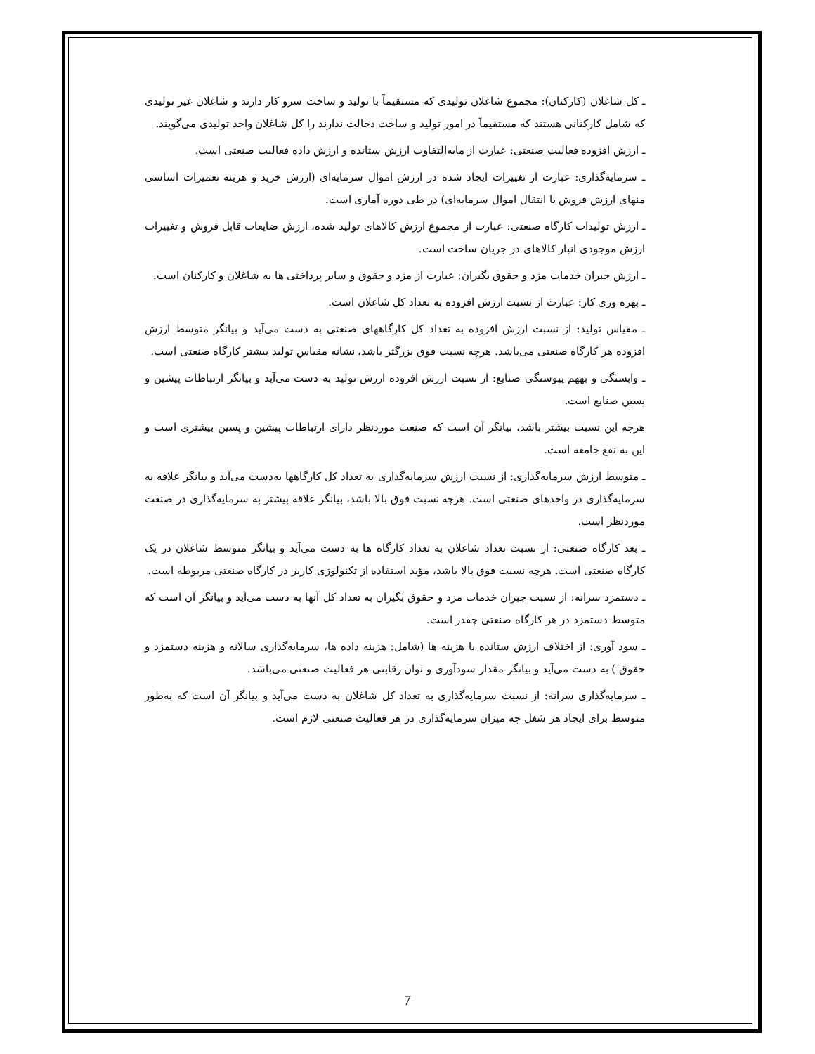ـ کل شاغلان (کارکنان): مجموع شاغلان تولیدی که مستقیماً با تولید و ساخت سرو کار دارند و شاغلان غیر تولیدی که شامل کارکنانی هستند که مستقیماً در امور تولید و ساخت دخالت ندارند را کل شاغلان واحد تولیدی می‌گویند.
ـ ارزش افزوده فعالیت صنعتی: عبارت از مابه‌التفاوت ارزش ستانده و ارزش داده فعالیت صنعتی است.
ـ سرمایه‌گذاری: عبارت از تغییرات ایجاد شده در ارزش اموال سرمایه‌ای (ارزش خرید و هزینه تعمیرات اساسی منهای ارزش فروش یا انتقال اموال سرمایه‌ای) در طی دوره آماری است.
ـ ارزش تولیدات کارگاه صنعتی: عبارت از مجموع ارزش کالاهای تولید شده، ارزش ضایعات قابل فروش و تغییرات ارزش موجودی انبار کالاهای در جریان ساخت است.
ـ ارزش جبران خدمات مزد و حقوق بگیران: عبارت از مزد و حقوق و سایر پرداختی ها به شاغلان و کارکنان است.
ـ بهره وری کار: عبارت از نسبت ارزش افزوده به تعداد کل شاغلان است.
ـ مقیاس تولید: از نسبت ارزش افزوده به تعداد کل کارگاههای صنعتی به دست می‌آید و بیانگر متوسط ارزش افزوده هر کارگاه صنعتی می‌باشد. هرچه نسبت فوق بزرگتر باشد، نشانه مقیاس تولید بیشتر کارگاه صنعتی است.
ـ وابستگی و بههم پیوستگی صنایع: از نسبت ارزش افزوده ارزش تولید به دست می‌آید و بیانگر ارتباطات پیشین و پسین صنایع است.
هرچه این نسبت بیشتر باشد، بیانگر آن است که صنعت موردنظر دارای ارتباطات پیشین و پسین بیشتری است و این به نفع جامعه است.
ـ متوسط ارزش سرمایه‌گذاری: از نسبت ارزش سرمایه‌گذاری به تعداد کل کارگاهها به‌دست می‌آید و بیانگر علاقه به سرمایه‌گذاری در واحدهای صنعتی است. هرچه نسبت فوق بالا باشد، بیانگر علاقه بیشتر به سرمایه‌گذاری در صنعت موردنظر است.
ـ بعد کارگاه صنعتی: از نسبت تعداد شاغلان به تعداد کارگاه ها به دست می‌آید و بیانگر متوسط شاغلان در یک کارگاه صنعتی است. هرچه نسبت فوق بالا باشد، مؤید استفاده از تکنولوژی کاربر در کارگاه صنعتی مربوطه است.
ـ دستمزد سرانه: از نسبت جبران خدمات مزد و حقوق بگیران به تعداد کل آنها به دست می‌آید و بیانگر آن است که متوسط دستمزد در هر کارگاه صنعتی چقدر است.
ـ سود آوری: از اختلاف ارزش ستانده با هزینه ها (شامل: هزینه داده ها، سرمایه‌گذاری سالانه و هزینه دستمزد و حقوق ) به دست می‌آید و بیانگر مقدار سودآوری و توان رقابتی هر فعالیت صنعتی می‌باشد.
ـ سرمایه‌گذاری سرانه: از نسبت سرمایه‌گذاری به تعداد کل شاغلان به دست می‌آید و بیانگر آن است که به‌طور متوسط برای ایجاد هر شغل چه میزان سرمایه‌گذاری در هر فعالیت صنعتی لازم است.
7